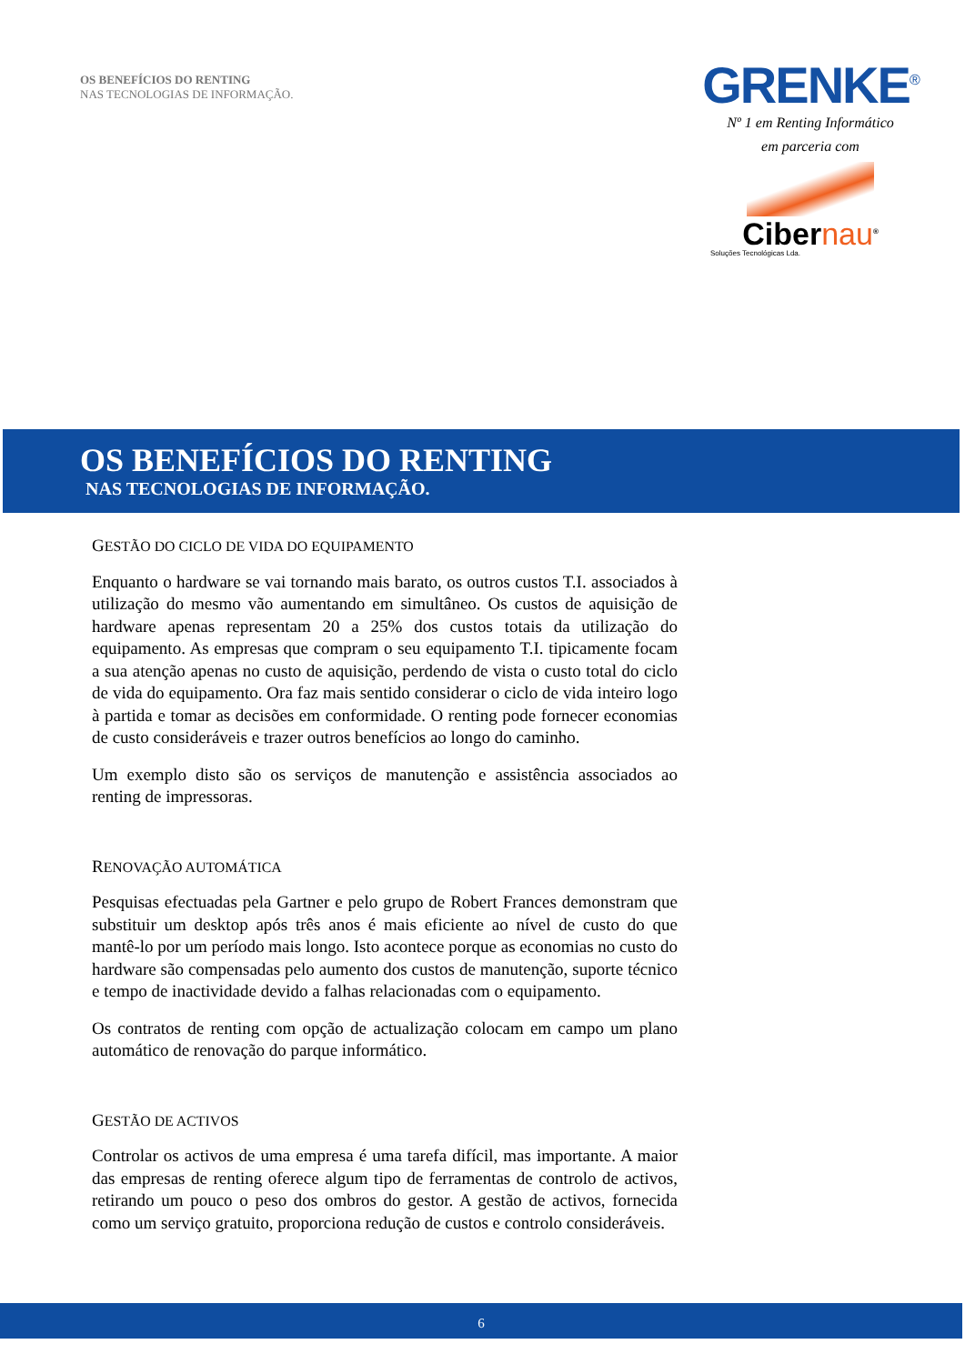OS BENEFÍCIOS DO RENTING
NAS TECNOLOGIAS DE INFORMAÇÃO.
GRENKE<sup>®</sup>
Nº 1 em Renting Informático
em parceria com
Cibernau<sup>®</sup>
Soluções Tecnológicas Lda.
OS BENEFÍCIOS DO RENTING
NAS TECNOLOGIAS DE INFORMAÇÃO.
GESTÃO DO CICLO DE VIDA DO EQUIPAMENTO
Enquanto o hardware se vai tornando mais barato, os outros custos T.I. associados à utilização do mesmo vão aumentando em simultâneo. Os custos de aquisição de hardware apenas representam 20 a 25% dos custos totais da utilização do equipamento. As empresas que compram o seu equipamento T.I. tipicamente focam a sua atenção apenas no custo de aquisição, perdendo de vista o custo total do ciclo de vida do equipamento. Ora faz mais sentido considerar o ciclo de vida inteiro logo à partida e tomar as decisões em conformidade. O renting pode fornecer economias de custo consideráveis e trazer outros benefícios ao longo do caminho.
Um exemplo disto são os serviços de manutenção e assistência associados ao renting de impressoras.
RENOVAÇÃO AUTOMÁTICA
Pesquisas efectuadas pela Gartner e pelo grupo de Robert Frances demonstram que substituir um desktop após três anos é mais eficiente ao nível de custo do que mantê-lo por um período mais longo. Isto acontece porque as economias no custo do hardware são compensadas pelo aumento dos custos de manutenção, suporte técnico e tempo de inactividade devido a falhas relacionadas com o equipamento.
Os contratos de renting com opção de actualização colocam em campo um plano automático de renovação do parque informático.
GESTÃO DE ACTIVOS
Controlar os activos de uma empresa é uma tarefa difícil, mas importante. A maior das empresas de renting oferece algum tipo de ferramentas de controlo de activos, retirando um pouco o peso dos ombros do gestor. A gestão de activos, fornecida como um serviço gratuito, proporciona redução de custos e controlo consideráveis.
6